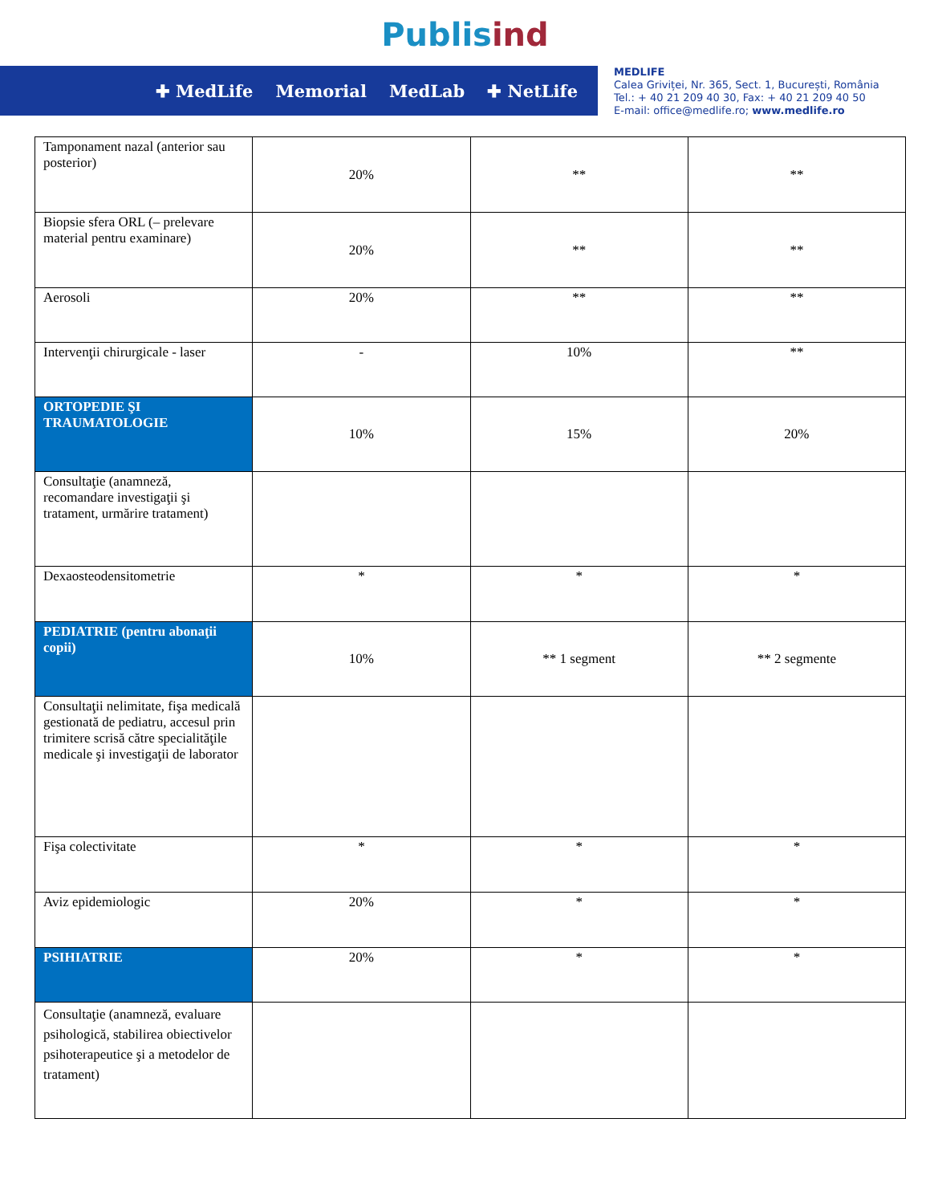Publisind
✚ MedLife Memorial MedLab ✚ NetLife
MEDLIFE
Calea Griviței, Nr. 365, Sect. 1, București, România
Tel.: + 40 21 209 40 30, Fax: + 40 21 209 40 50
E-mail: office@medlife.ro; www.medlife.ro
| Tamponament nazal (anterior sau posterior) | 20% | ** | ** |
| Biopsie sfera ORL (– prelevare material pentru examinare) | 20% | ** | ** |
| Aerosoli | 20% | ** | ** |
| Intervenţii chirurgicale - laser | - | 10% | ** |
| ORTOPEDIE ŞI TRAUMATOLOGIE | 10% | 15% | 20% |
| Consultaţie (anamneză, recomandare investigaţii şi tratament, urmărire tratament) | | | |
| Dexaosteodensitometrie | * | * | * |
| PEDIATRIE (pentru abonaţii copii) | 10% | ** 1 segment | ** 2 segmente |
| Consultaţii nelimitate, fişa medicală gestionată de pediatru, accesul prin trimitere scrisă către specialităţile medicale şi investigaţii de laborator | | | |
| Fişa colectivitate | * | * | * |
| Aviz epidemiologic | 20% | * | * |
| PSIHIATRIE | 20% | * | * |
| Consultaţie (anamneză, evaluare psihologică, stabilirea obiectivelor psihoterapeutice şi a metodelor de tratament) | | | |